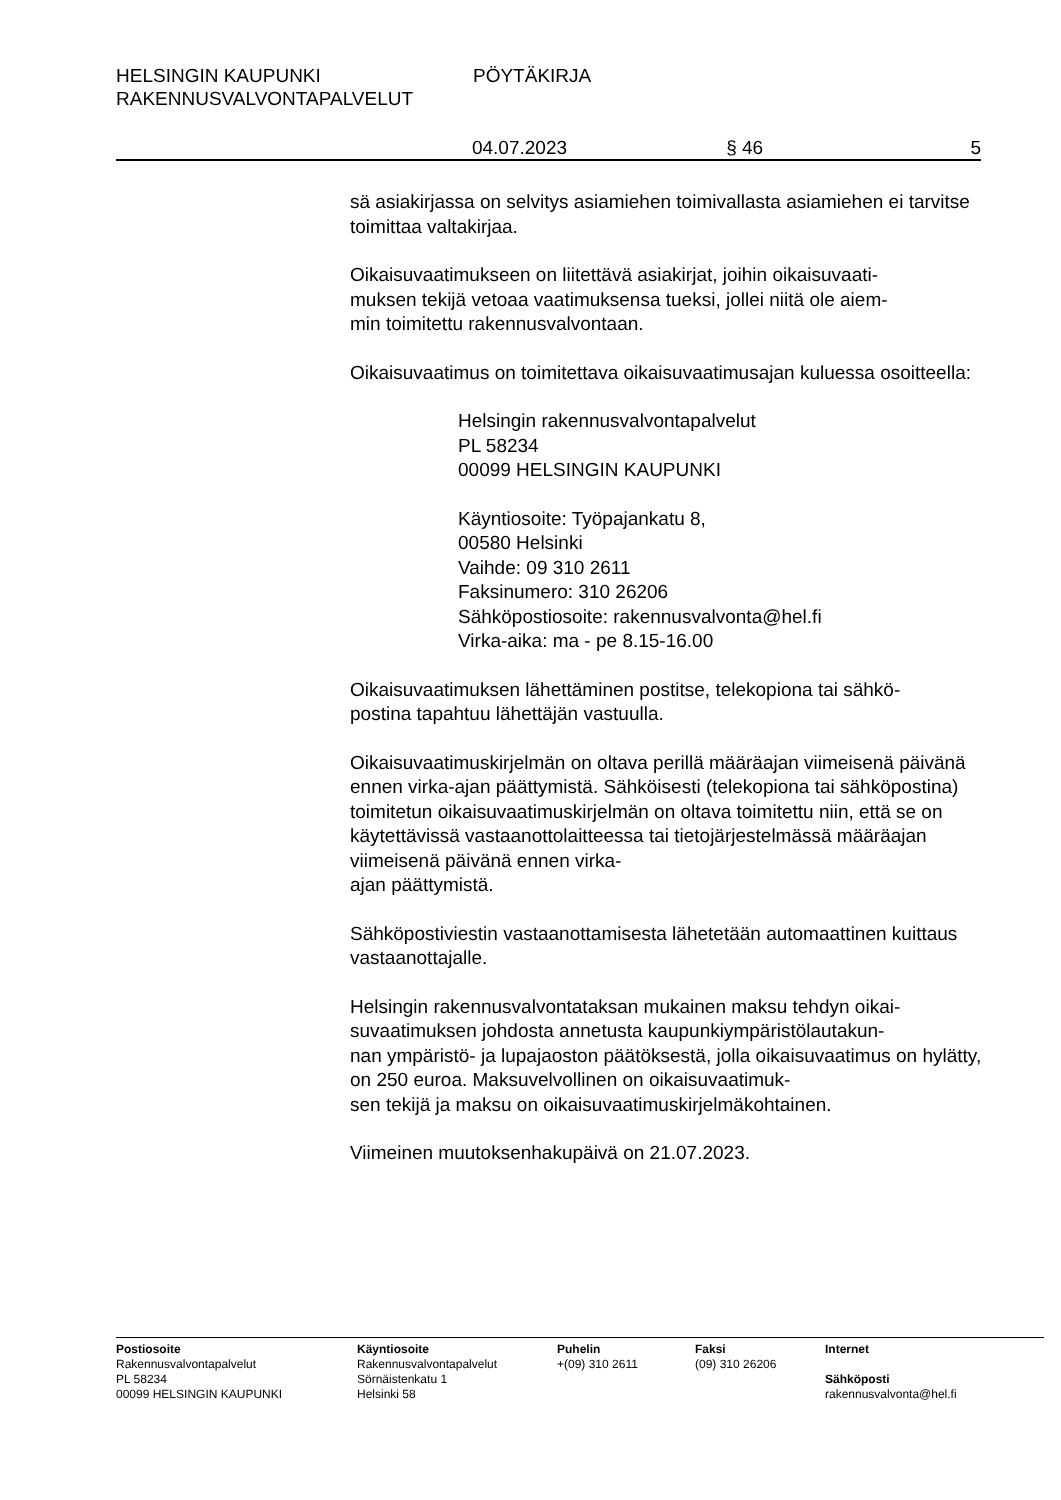HELSINGIN KAUPUNKI
RAKENNUSVALVONTAPALVELUT
PÖYTÄKIRJA
04.07.2023 § 46 5
sä asiakirjassa on selvitys asiamiehen toimivallasta asiamiehen ei tarvitse toimittaa valtakirjaa.
Oikaisuvaatimukseen on liitettävä asiakirjat, joihin oikaisuvaati-
muksen tekijä vetoaa vaatimuksensa tueksi, jollei niitä ole aiem-
min toimitettu rakennusvalvontaan.
Oikaisuvaatimus on toimitettava oikaisuvaatimusajan kuluessa osoitteella:
Helsingin rakennusvalvontapalvelut
PL 58234
00099 HELSINGIN KAUPUNKI
Käyntiosoite: Työpajankatu 8,
00580 Helsinki
Vaihde: 09 310 2611
Faksinumero: 310 26206
Sähköpostiosoite: rakennusvalvonta@hel.fi
Virka-aika: ma - pe 8.15-16.00
Oikaisuvaatimuksen lähettäminen postitse, telekopiona tai sähkö-
postina tapahtuu lähettäjän vastuulla.
Oikaisuvaatimuskirjelmän on oltava perillä määräajan viimeisenä päivänä ennen virka-ajan päättymistä. Sähköisesti (telekopiona tai sähköpostina) toimitetun oikaisuvaatimuskirjelmän on oltava toimitettu niin, että se on käytettävissä vastaanottolaitteessa tai tietojärjestelmässä määräajan viimeisenä päivänä ennen virka-
ajan päättymistä.
Sähköpostiviestin vastaanottamisesta lähetetään automaattinen kuittaus vastaanottajalle.
Helsingin rakennusvalvontataksan mukainen maksu tehdyn oikai-
suvaatimuksen johdosta annetusta kaupunkiympäristölautakun-
nan ympäristö- ja lupajaoston päätöksestä, jolla oikaisuvaatimus on hylätty, on 250 euroa. Maksuvelvollinen on oikaisuvaatimuk-
sen tekijä ja maksu on oikaisuvaatimuskirjelmäkohtainen.
Viimeinen muutoksenhakupäivä on 21.07.2023.
Postiosoite
Rakennusvalvontapalvelut
PL 58234
00099 HELSINGIN KAUPUNKI
Käyntiosoite
Rakennusvalvontapalvelut
Sörnäistenkatu 1
Helsinki 58
Puhelin
+(09) 310 2611
Faksi
(09) 310 26206
Internet
Sähköposti
rakennusvalvonta@hel.fi